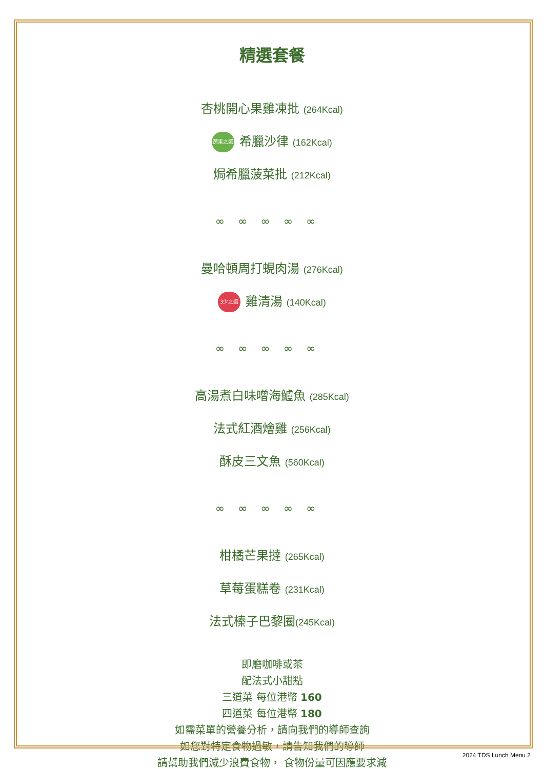精選套餐
杏桃開心果雞凍批 (264Kcal)
蔬果之選 希臘沙律 (162Kcal)
焗希臘菠菜批 (212Kcal)
∞∞∞∞∞
曼哈頓周打蜆肉湯 (276Kcal)
3少之選 雞清湯 (140Kcal)
∞∞∞∞∞
高湯煮白味噌海鱸魚 (285Kcal)
法式紅酒燴雞 (256Kcal)
酥皮三文魚 (560Kcal)
∞∞∞∞∞
柑橘芒果撻 (265Kcal)
草莓蛋糕卷 (231Kcal)
法式榛子巴黎圈(245Kcal)
即磨咖啡或茶
配法式小甜點
三道菜 每位港幣 160
四道菜 每位港幣 180
如需菜單的營養分析，請向我們的導師查詢
如您對特定食物過敏，請告知我們的導師
請幫助我們減少浪費食物， 食物份量可因應要求減
2024 TDS Lunch Menu 2